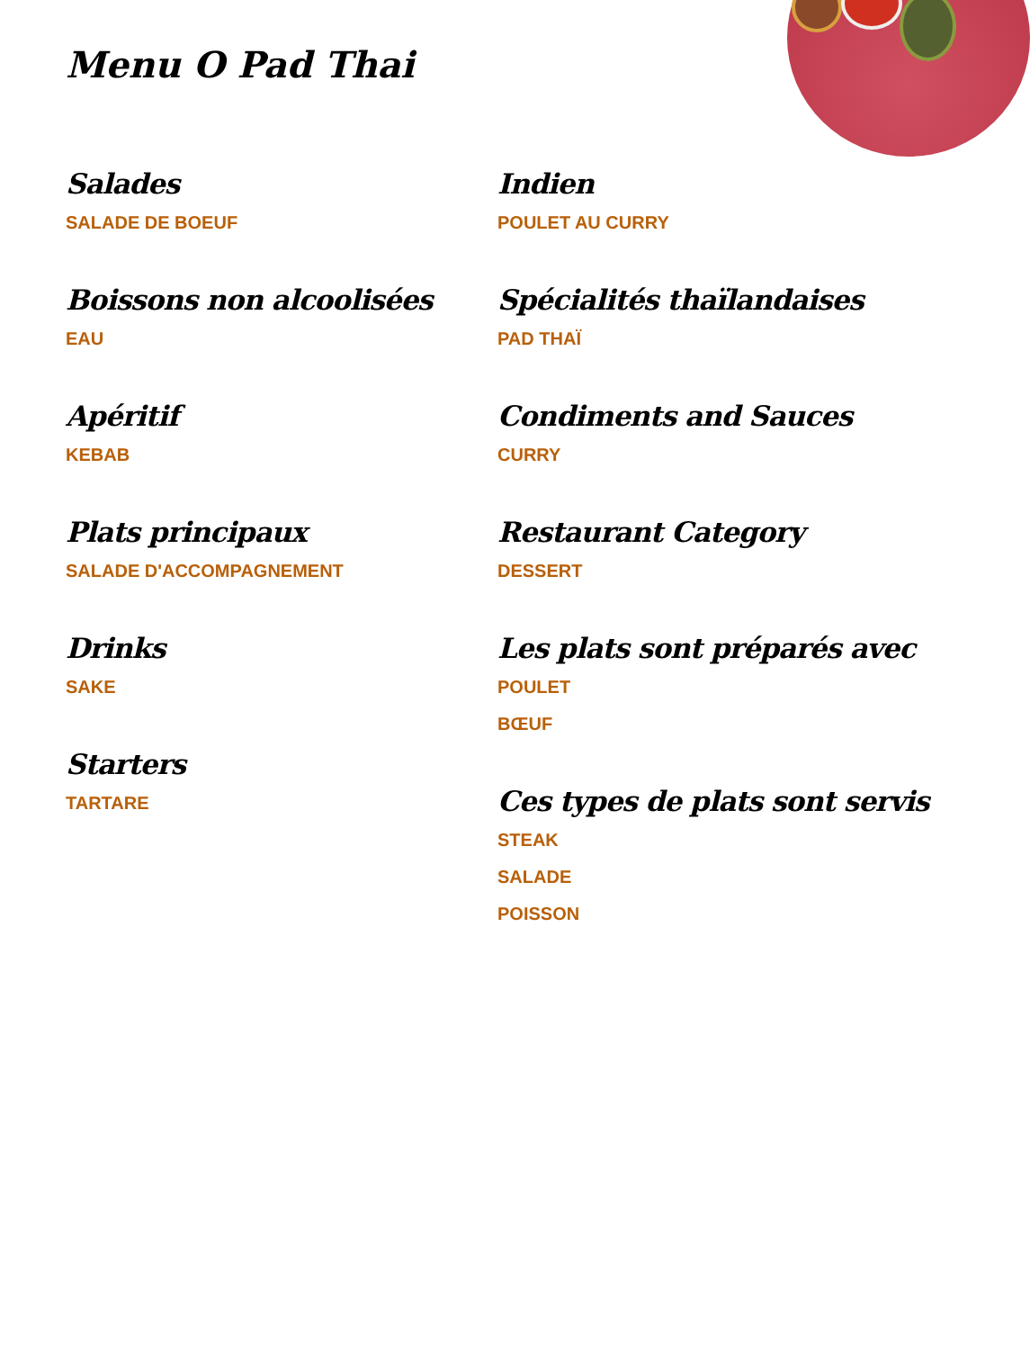Menu O Pad Thai
Salades
SALADE DE BOEUF
Boissons non alcoolisées
EAU
Apéritif
KEBAB
Plats principaux
SALADE D'ACCOMPAGNEMENT
Drinks
SAKE
Starters
TARTARE
Indien
POULET AU CURRY
Spécialités thaïlandaises
PAD THAÏ
Condiments and Sauces
CURRY
Restaurant Category
DESSERT
Les plats sont préparés avec
POULET
BŒUF
Ces types de plats sont servis
STEAK
SALADE
POISSON